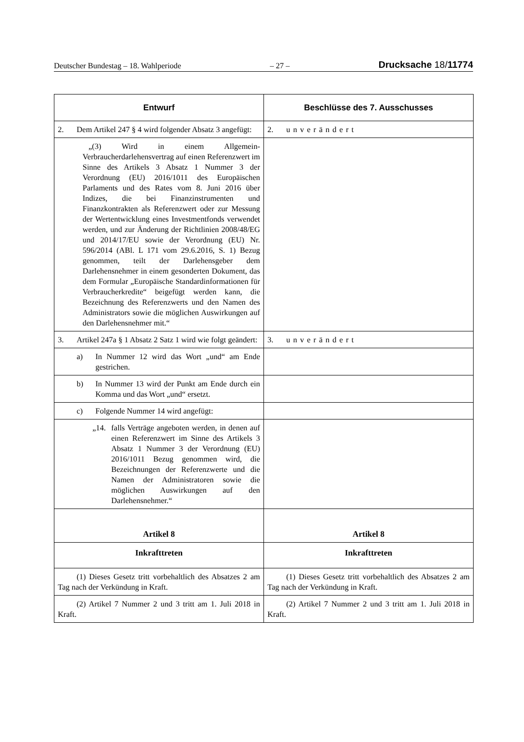Deutscher Bundestag – 18. Wahlperiode – 27 – Drucksache 18/11774
| Entwurf | Beschlüsse des 7. Ausschusses |
| --- | --- |
| 2. Dem Artikel 247 § 4 wird folgender Absatz 3 angefügt: | 2. unverändert |
| „(3) Wird in einem Allgemein-Verbraucherdarlehensvertrag auf einen Referenzwert im Sinne des Artikels 3 Absatz 1 Nummer 3 der Verordnung (EU) 2016/1011 des Europäischen Parlaments und des Rates vom 8. Juni 2016 über Indizes, die bei Finanzinstrumenten und Finanzkontrakten als Referenzwert oder zur Messung der Wertentwicklung eines Investmentfonds verwendet werden, und zur Änderung der Richtlinien 2008/48/EG und 2014/17/EU sowie der Verordnung (EU) Nr. 596/2014 (ABl. L 171 vom 29.6.2016, S. 1) Bezug genommen, teilt der Darlehensgeber dem Darlehensnehmer in einem gesonderten Dokument, das dem Formular „Europäische Standardinformationen für Verbraucherkredite“ beigefügt werden kann, die Bezeichnung des Referenzwerts und den Namen des Administrators sowie die möglichen Auswirkungen auf den Darlehensnehmer mit.“ | |
| 3. Artikel 247a § 1 Absatz 2 Satz 1 wird wie folgt geändert: | 3. unverändert |
| a) In Nummer 12 wird das Wort „und“ am Ende gestrichen. | |
| b) In Nummer 13 wird der Punkt am Ende durch ein Komma und das Wort „und“ ersetzt. | |
| c) Folgende Nummer 14 wird angefügt: | |
| „14. falls Verträge angeboten werden, in denen auf einen Referenzwert im Sinne des Artikels 3 Absatz 1 Nummer 3 der Verordnung (EU) 2016/1011 Bezug genommen wird, die Bezeichnungen der Referenzwerte und die Namen der Administratoren sowie die möglichen Auswirkungen auf den Darlehensnehmer.“ | |
| Artikel 8 | Artikel 8 |
| Inkrafttreten | Inkrafttreten |
| (1) Dieses Gesetz tritt vorbehaltlich des Absatzes 2 am Tag nach der Verkündung in Kraft. | (1) Dieses Gesetz tritt vorbehaltlich des Absatzes 2 am Tag nach der Verkündung in Kraft. |
| (2) Artikel 7 Nummer 2 und 3 tritt am 1. Juli 2018 in Kraft. | (2) Artikel 7 Nummer 2 und 3 tritt am 1. Juli 2018 in Kraft. |